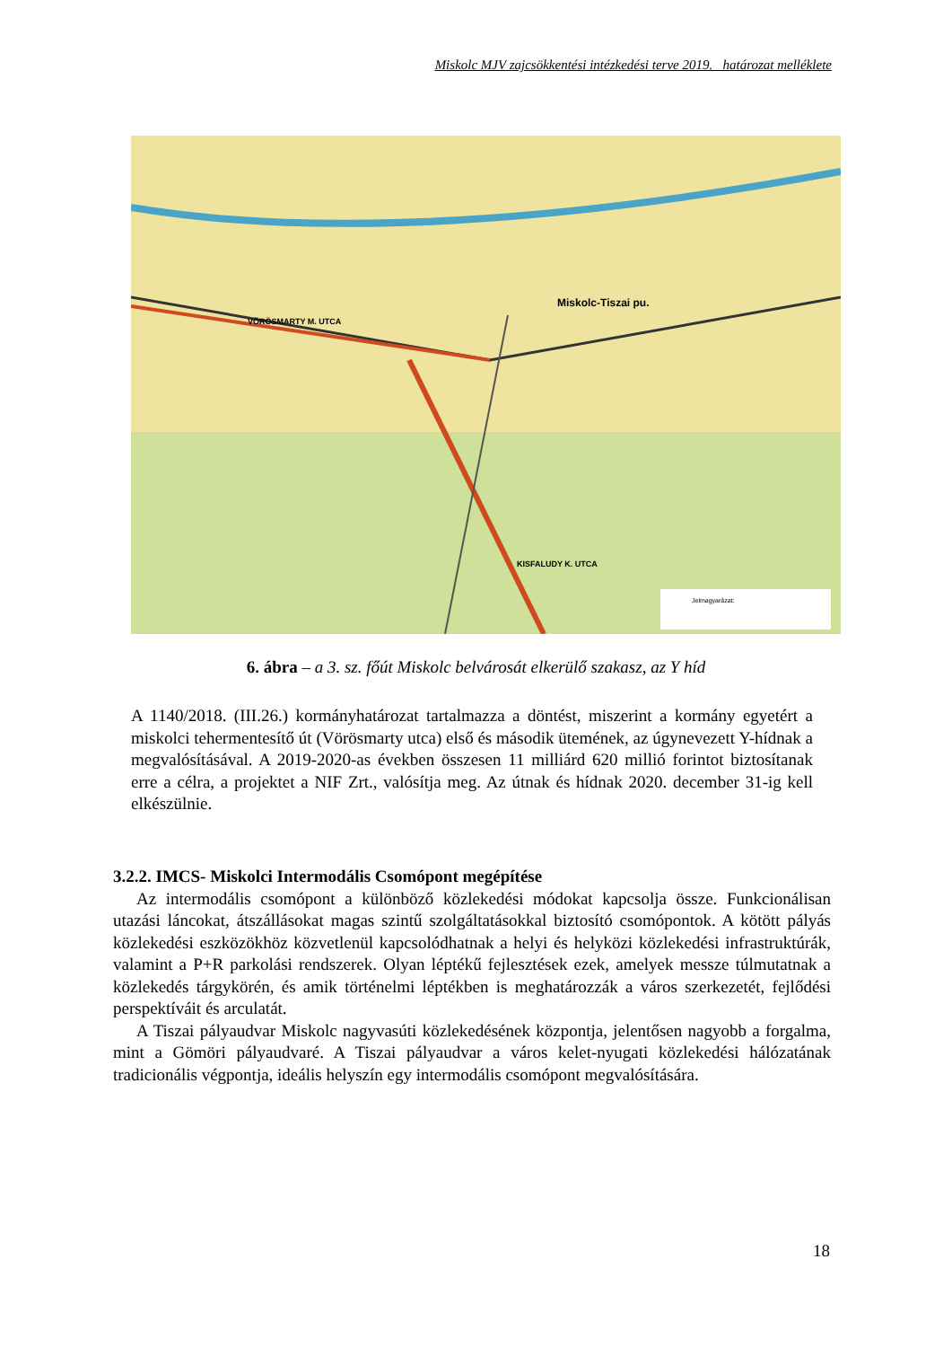Miskolc MJV zajcsökkentési intézkedési terve 2019. határozat melléklete
Miskolc-Tiszai pu.
VÖRÖSMARTY M. UTCA
KISFALUDY K. UTCA
Jelmagyarázat:
6. ábra – a 3. sz. főút Miskolc belvárosát elkerülő szakasz, az Y híd
A 1140/2018. (III.26.) kormányhatározat tartalmazza a döntést, miszerint a kormány egyetért a miskolci tehermentesítő út (Vörösmarty utca) első és második ütemének, az úgynevezett Y-hídnak a megvalósításával. A 2019-2020-as években összesen 11 milliárd 620 millió forintot biztosítanak erre a célra, a projektet a NIF Zrt., valósítja meg. Az útnak és hídnak 2020. december 31-ig kell elkészülnie.
3.2.2. IMCS- Miskolci Intermodális Csomópont megépítése
Az intermodális csomópont a különböző közlekedési módokat kapcsolja össze. Funkcionálisan utazási láncokat, átszállásokat magas szintű szolgáltatásokkal biztosító csomópontok. A kötött pályás közlekedési eszközökhöz közvetlenül kapcsolódhatnak a helyi és helyközi közlekedési infrastruktúrák, valamint a P+R parkolási rendszerek. Olyan léptékű fejlesztések ezek, amelyek messze túlmutatnak a közlekedés tárgykörén, és amik történelmi léptékben is meghatározzák a város szerkezetét, fejlődési perspektíváit és arculatát.
A Tiszai pályaudvar Miskolc nagyvasúti közlekedésének központja, jelentősen nagyobb a forgalma, mint a Gömöri pályaudvaré. A Tiszai pályaudvar a város kelet-nyugati közlekedési hálózatának tradicionális végpontja, ideális helyszín egy intermodális csomópont megvalósítására.
18